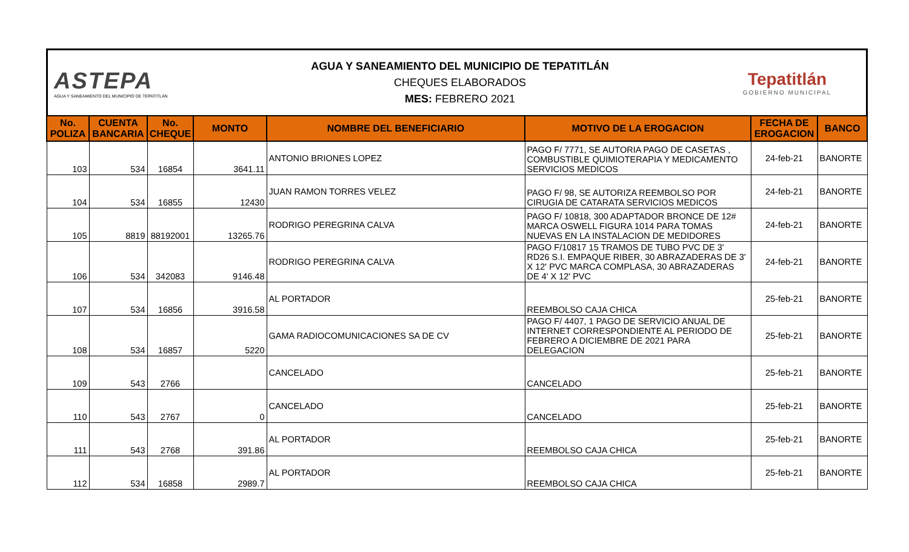ASTEPA
AGUA Y SANEAMIENTO DEL MUNICIPIO DE TEPATITLÁN
AGUA Y SANEAMIENTO DEL MUNICIPIO DE TEPATITLÁN
CHEQUES ELABORADOS
MES: FEBRERO 2021
Tepatitlán
GOBIERNO MUNICIPAL
| No. POLIZA | CUENTA BANCARIA | No. CHEQUE | MONTO | NOMBRE DEL BENEFICIARIO | MOTIVO DE LA EROGACION | FECHA DE EROGACION | BANCO |
| --- | --- | --- | --- | --- | --- | --- | --- |
| 103 | 534 | 16854 | 3641.11 | ANTONIO BRIONES LOPEZ | PAGO F/ 7771, SE AUTORIA PAGO DE CASETAS , COMBUSTIBLE QUIMIOTERAPIA Y MEDICAMENTO SERVICIOS MEDICOS | 24-feb-21 | BANORTE |
| 104 | 534 | 16855 | 12430 | JUAN RAMON TORRES VELEZ | PAGO F/ 98, SE AUTORIZA REEMBOLSO POR CIRUGIA DE CATARATA SERVICIOS MEDICOS | 24-feb-21 | BANORTE |
| 105 | 8819 | 88192001 | 13265.76 | RODRIGO PEREGRINA CALVA | PAGO F/ 10818, 300 ADAPTADOR BRONCE DE 12# MARCA OSWELL FIGURA 1014 PARA TOMAS NUEVAS EN LA INSTALACION DE MEDIDORES | 24-feb-21 | BANORTE |
| 106 | 534 | 342083 | 9146.48 | RODRIGO PEREGRINA CALVA | PAGO F/10817 15 TRAMOS DE TUBO PVC DE 3' RD26 S.I. EMPAQUE RIBER, 30 ABRAZADERAS DE 3' X 12' PVC MARCA COMPLASA, 30 ABRAZADERAS DE 4' X 12' PVC | 24-feb-21 | BANORTE |
| 107 | 534 | 16856 | 3916.58 | AL PORTADOR | REEMBOLSO CAJA CHICA | 25-feb-21 | BANORTE |
| 108 | 534 | 16857 | 5220 | GAMA RADIOCOMUNICACIONES SA DE CV | PAGO F/ 4407, 1 PAGO DE SERVICIO ANUAL DE INTERNET CORRESPONDIENTE AL PERIODO DE FEBRERO A DICIEMBRE DE 2021 PARA DELEGACION | 25-feb-21 | BANORTE |
| 109 | 543 | 2766 | | CANCELADO | CANCELADO | 25-feb-21 | BANORTE |
| 110 | 543 | 2767 | 0 | CANCELADO | CANCELADO | 25-feb-21 | BANORTE |
| 111 | 543 | 2768 | 391.86 | AL PORTADOR | REEMBOLSO CAJA CHICA | 25-feb-21 | BANORTE |
| 112 | 534 | 16858 | 2989.7 | AL PORTADOR | REEMBOLSO CAJA CHICA | 25-feb-21 | BANORTE |